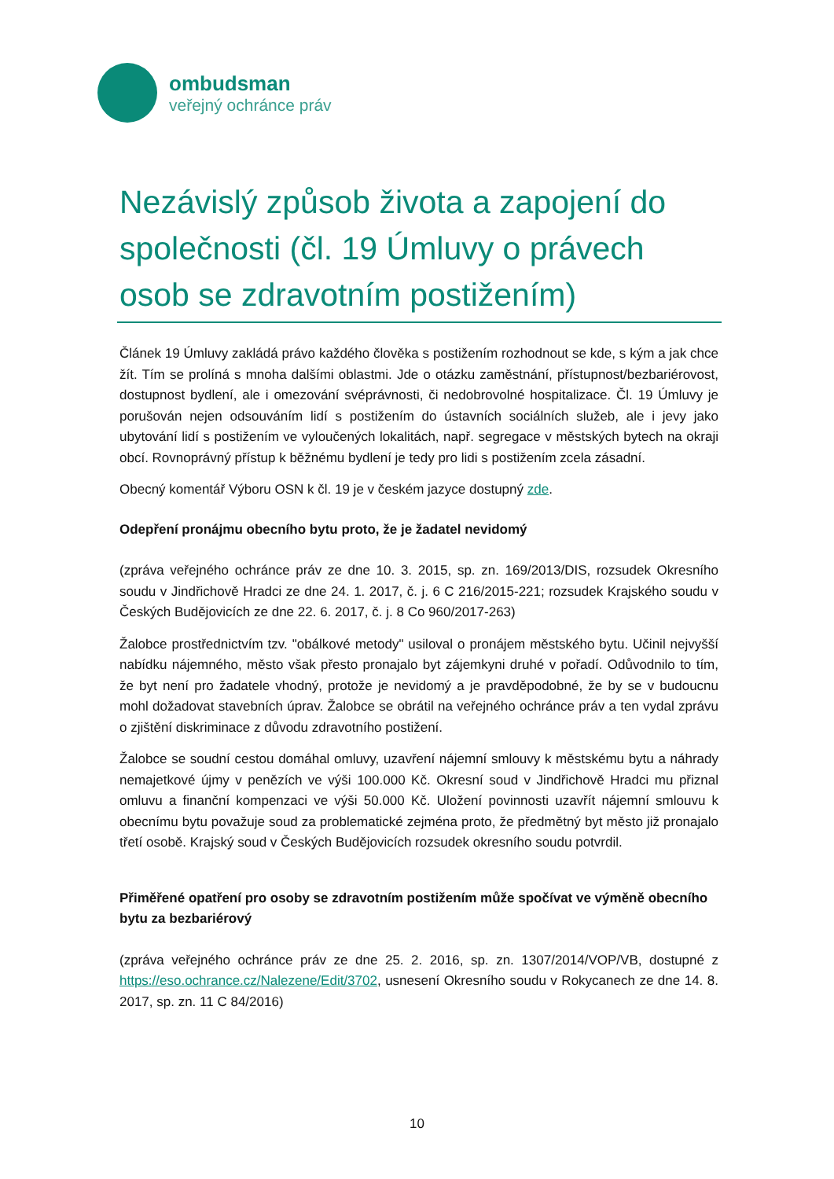ombudsman
veřejný ochránce práv
Nezávislý způsob života a zapojení do společnosti (čl. 19 Úmluvy o právech osob se zdravotním postižením)
Článek 19 Úmluvy zakládá právo každého člověka s postižením rozhodnout se kde, s kým a jak chce žít. Tím se prolíná s mnoha dalšími oblastmi. Jde o otázku zaměstnání, přístupnost/bezbariérovost, dostupnost bydlení, ale i omezování svéprávnosti, či nedobrovolné hospitalizace. Čl. 19 Úmluvy je porušován nejen odsouváním lidí s postižením do ústavních sociálních služeb, ale i jevy jako ubytování lidí s postižením ve vyloučených lokalitách, např. segregace v městských bytech na okraji obcí. Rovnoprávný přístup k běžnému bydlení je tedy pro lidi s postižením zcela zásadní.
Obecný komentář Výboru OSN k čl. 19 je v českém jazyce dostupný zde.
Odepření pronájmu obecního bytu proto, že je žadatel nevidomý
(zpráva veřejného ochránce práv ze dne 10. 3. 2015, sp. zn. 169/2013/DIS, rozsudek Okresního soudu v Jindřichově Hradci ze dne 24. 1. 2017, č. j. 6 C 216/2015-221; rozsudek Krajského soudu v Českých Budějovicích ze dne 22. 6. 2017, č. j. 8 Co 960/2017-263)
Žalobce prostřednictvím tzv. "obálkové metody" usiloval o pronájem městského bytu. Učinil nejvyšší nabídku nájemného, město však přesto pronajalo byt zájemkyni druhé v pořadí. Odůvodnilo to tím, že byt není pro žadatele vhodný, protože je nevidomý a je pravděpodobné, že by se v budoucnu mohl dožadovat stavebních úprav. Žalobce se obrátil na veřejného ochránce práv a ten vydal zprávu o zjištění diskriminace z důvodu zdravotního postižení.
Žalobce se soudní cestou domáhal omluvy, uzavření nájemní smlouvy k městskému bytu a náhrady nemajetkové újmy v penězích ve výši 100.000 Kč. Okresní soud v Jindřichově Hradci mu přiznal omluvu a finanční kompenzaci ve výši 50.000 Kč. Uložení povinnosti uzavřít nájemní smlouvu k obecnímu bytu považuje soud za problematické zejména proto, že předmětný byt město již pronajalo třetí osobě. Krajský soud v Českých Budějovicích rozsudek okresního soudu potvrdil.
Přiměřené opatření pro osoby se zdravotním postižením může spočívat ve výměně obecního bytu za bezbariérový
(zpráva veřejného ochránce práv ze dne 25. 2. 2016, sp. zn. 1307/2014/VOP/VB, dostupné z https://eso.ochrance.cz/Nalezene/Edit/3702, usnesení Okresního soudu v Rokycanech ze dne 14. 8. 2017, sp. zn. 11 C 84/2016)
10